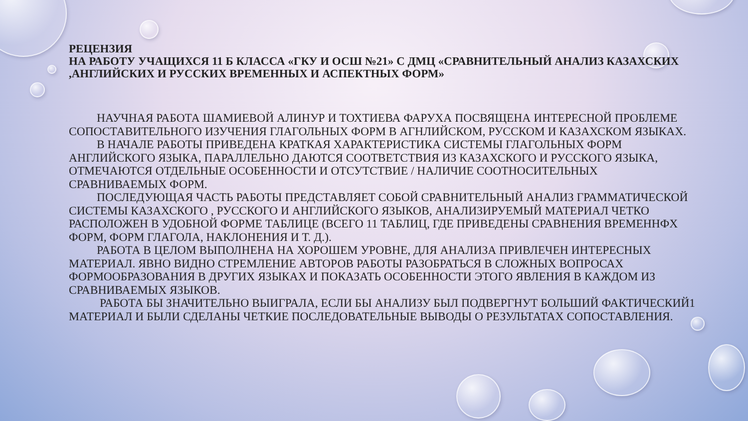РЕЦЕНЗИЯ
НА РАБОТУ УЧАЩИХСЯ 11 Б КЛАССА «ГКУ И ОСШ №21» С ДМЦ «СРАВНИТЕЛЬНЫЙ АНАЛИЗ КАЗАХСКИХ ,АНГЛИЙСКИХ И РУССКИХ ВРЕМЕННЫХ И АСПЕКТНЫХ ФОРМ»
НАУЧНАЯ РАБОТА ШАМИЕВОЙ АЛИНУР И ТОХТИЕВА ФАРУХА ПОСВЯЩЕНА ИНТЕРЕСНОЙ ПРОБЛЕМЕ СОПОСТАВИТЕЛЬНОГО ИЗУЧЕНИЯ ГЛАГОЛЬНЫХ ФОРМ В АГНЛИЙСКОМ, РУССКОМ И КАЗАХСКОМ ЯЗЫКАХ.
В НАЧАЛЕ РАБОТЫ ПРИВЕДЕНА КРАТКАЯ ХАРАКТЕРИСТИКА СИСТЕМЫ ГЛАГОЛЬНЫХ ФОРМ АНГЛИЙСКОГО ЯЗЫКА, ПАРАЛЛЕЛЬНО ДАЮТСЯ СООТВЕТСТВИЯ ИЗ КАЗАХСКОГО И РУССКОГО ЯЗЫКА, ОТМЕЧАЮТСЯ ОТДЕЛЬНЫЕ ОСОБЕННОСТИ И ОТСУТСТВИЕ / НАЛИЧИЕ СООТНОСИТЕЛЬНЫХ СРАВНИВАЕМЫХ ФОРМ.
ПОСЛЕДУЮЩАЯ ЧАСТЬ РАБОТЫ ПРЕДСТАВЛЯЕТ СОБОЙ СРАВНИТЕЛЬНЫЙ АНАЛИЗ ГРАММАТИЧЕСКОЙ СИСТЕМЫ КАЗАХСКОГО , РУССКОГО И АНГЛИЙСКОГО ЯЗЫКОВ, АНАЛИЗИРУЕМЫЙ МАТЕРИАЛ ЧЕТКО РАСПОЛОЖЕН В УДОБНОЙ ФОРМЕ ТАБЛИЦЕ (ВСЕГО 11 ТАБЛИЦ, ГДЕ ПРИВЕДЕНЫ СРАВНЕНИЯ ВРЕМЕННФХ ФОРМ, ФОРМ ГЛАГОЛА, НАКЛОНЕНИЯ И Т. Д.).
РАБОТА В ЦЕЛОМ ВЫПОЛНЕНА НА ХОРОШЕМ УРОВНЕ, ДЛЯ АНАЛИЗА ПРИВЛЕЧЕН ИНТЕРЕСНЫХ МАТЕРИАЛ. ЯВНО ВИДНО СТРЕМЛЕНИЕ АВТОРОВ РАБОТЫ РАЗОБРАТЬСЯ В СЛОЖНЫХ ВОПРОСАХ ФОРМООБРАЗОВАНИЯ В ДРУГИХ ЯЗЫКАХ И ПОКАЗАТЬ ОСОБЕННОСТИ ЭТОГО ЯВЛЕНИЯ В КАЖДОМ ИЗ СРАВНИВАЕМЫХ ЯЗЫКОВ.
РАБОТА БЫ ЗНАЧИТЕЛЬНО ВЫИГРАЛА, ЕСЛИ БЫ АНАЛИЗУ БЫЛ ПОДВЕРГНУТ БОЛЬШИЙ ФАКТИЧЕСКИЙ1 МАТЕРИАЛ И БЫЛИ СДЕЛАНЫ ЧЕТКИЕ ПОСЛЕДОВАТЕЛЬНЫЕ ВЫВОДЫ О РЕЗУЛЬТАТАХ СОПОСТАВЛЕНИЯ.